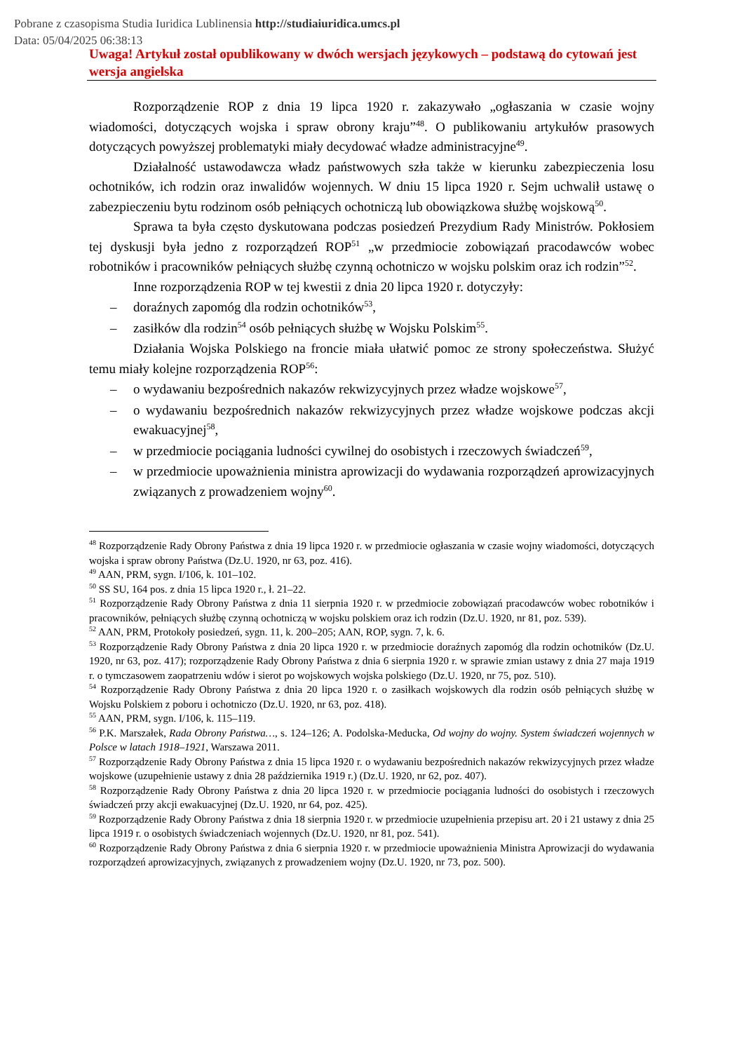Pobrane z czasopisma Studia Iuridica Lublinensia http://studiaiuridica.umcs.pl
Data: 05/04/2025 06:38:13
Uwaga! Artykuł został opublikowany w dwóch wersjach językowych – podstawą do cytowań jest wersja angielska
Rozporządzenie ROP z dnia 19 lipca 1920 r. zakazywało „ogłaszania w czasie wojny wiadomości, dotyczących wojska i spraw obrony kraju”<sup>48</sup>. O publikowaniu artykułów prasowych dotyczących powyższej problematyki miały decydować władze administracyjne<sup>49</sup>.
Działalność ustawodawcza władz państwowych szła także w kierunku zabezpieczenia losu ochotników, ich rodzin oraz inwalidów wojennych. W dniu 15 lipca 1920 r. Sejm uchwalił ustawę o zabezpieczeniu bytu rodzinom osób pełniących ochotniczą lub obowiązkowa służbę wojskową<sup>50</sup>.
Sprawa ta była często dyskutowana podczas posiedzeń Prezydium Rady Ministrów. Pokłosiem tej dyskusji była jedno z rozporządzeń ROP<sup>51</sup> „w przedmiocie zobowiązań pracodawców wobec robotników i pracowników pełniących służbę czynną ochotniczo w wojsku polskim oraz ich rodzin”<sup>52</sup>.
Inne rozporządzenia ROP w tej kwestii z dnia 20 lipca 1920 r. dotyczyły:
– doraźnych zapomóg dla rodzin ochotników<sup>53</sup>,
– zasiłków dla rodzin<sup>54</sup> osób pełniących służbę w Wojsku Polskim<sup>55</sup>.
Działania Wojska Polskiego na froncie miała ułatwić pomoc ze strony społeczeństwa. Służyć temu miały kolejne rozporządzenia ROP<sup>56</sup>:
– o wydawaniu bezpośrednich nakazów rekwizycyjnych przez władze wojskowe<sup>57</sup>,
– o wydawaniu bezpośrednich nakazów rekwizycyjnych przez władze wojskowe podczas akcji ewakuacyjnej<sup>58</sup>,
– w przedmiocie pociągania ludności cywilnej do osobistych i rzeczowych świadczeń<sup>59</sup>,
– w przedmiocie upoważnienia ministra aprowizacji do wydawania rozporządzeń aprowizacyjnych związanych z prowadzeniem wojny<sup>60</sup>.
<sup>48</sup> Rozporządzenie Rady Obrony Państwa z dnia 19 lipca 1920 r. w przedmiocie ogłaszania w czasie wojny wiadomości, dotyczących wojska i spraw obrony Państwa (Dz.U. 1920, nr 63, poz. 416).
<sup>49</sup> AAN, PRM, sygn. I/106, k. 101–102.
<sup>50</sup> SS SU, 164 pos. z dnia 15 lipca 1920 r., ł. 21–22.
<sup>51</sup> Rozporządzenie Rady Obrony Państwa z dnia 11 sierpnia 1920 r. w przedmiocie zobowiązań pracodawców wobec robotników i pracowników, pełniących służbę czynną ochotniczą w wojsku polskiem oraz ich rodzin (Dz.U. 1920, nr 81, poz. 539).
<sup>52</sup> AAN, PRM, Protokoły posiedzeń, sygn. 11, k. 200–205; AAN, ROP, sygn. 7, k. 6.
<sup>53</sup> Rozporządzenie Rady Obrony Państwa z dnia 20 lipca 1920 r. w przedmiocie doraźnych zapomóg dla rodzin ochotników (Dz.U. 1920, nr 63, poz. 417); rozporządzenie Rady Obrony Państwa z dnia 6 sierpnia 1920 r. w sprawie zmian ustawy z dnia 27 maja 1919 r. o tymczasowem zaopatrzeniu wdów i sierot po wojskowych wojska polskiego (Dz.U. 1920, nr 75, poz. 510).
<sup>54</sup> Rozporządzenie Rady Obrony Państwa z dnia 20 lipca 1920 r. o zasiłkach wojskowych dla rodzin osób pełniących służbę w Wojsku Polskiem z poboru i ochotniczo (Dz.U. 1920, nr 63, poz. 418).
<sup>55</sup> AAN, PRM, sygn. I/106, k. 115–119.
<sup>56</sup> P.K. Marszałek, Rada Obrony Państwa…, s. 124–126; A. Podolska-Meducka, Od wojny do wojny. System świadczeń wojennych w Polsce w latach 1918–1921, Warszawa 2011.
<sup>57</sup> Rozporządzenie Rady Obrony Państwa z dnia 15 lipca 1920 r. o wydawaniu bezpośrednich nakazów rekwizycyjnych przez władze wojskowe (uzupełnienie ustawy z dnia 28 października 1919 r.) (Dz.U. 1920, nr 62, poz. 407).
<sup>58</sup> Rozporządzenie Rady Obrony Państwa z dnia 20 lipca 1920 r. w przedmiocie pociągania ludności do osobistych i rzeczowych świadczeń przy akcji ewakuacyjnej (Dz.U. 1920, nr 64, poz. 425).
<sup>59</sup> Rozporządzenie Rady Obrony Państwa z dnia 18 sierpnia 1920 r. w przedmiocie uzupełnienia przepisu art. 20 i 21 ustawy z dnia 25 lipca 1919 r. o osobistych świadczeniach wojennych (Dz.U. 1920, nr 81, poz. 541).
<sup>60</sup> Rozporządzenie Rady Obrony Państwa z dnia 6 sierpnia 1920 r. w przedmiocie upoważnienia Ministra Aprowizacji do wydawania rozporządzeń aprowizacyjnych, związanych z prowadzeniem wojny (Dz.U. 1920, nr 73, poz. 500).